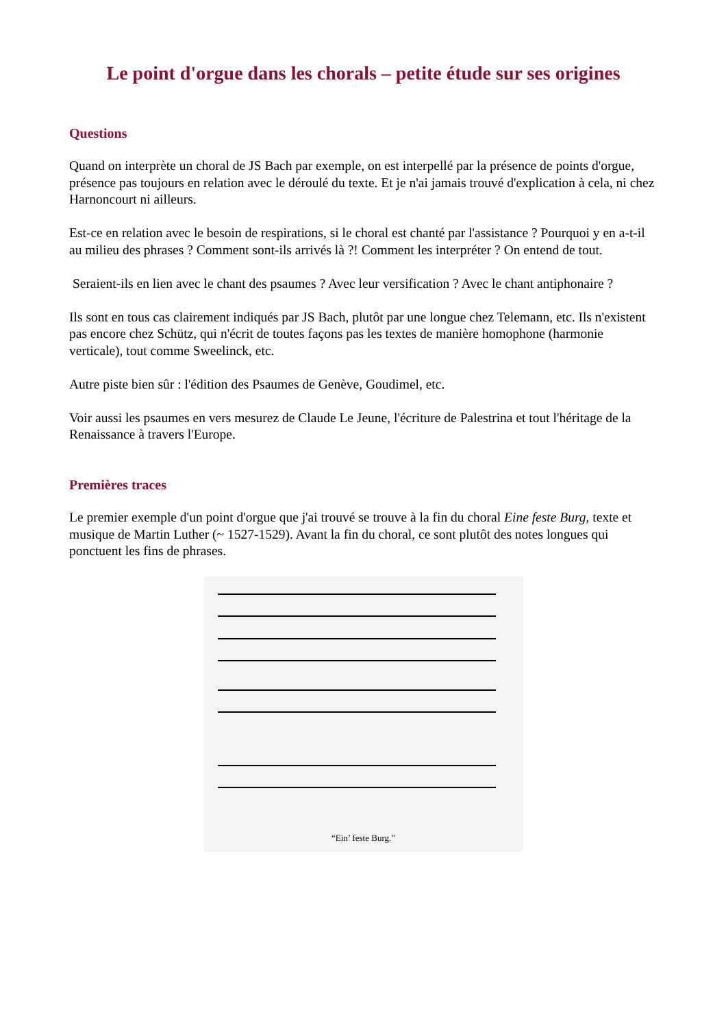Le point d'orgue dans les chorals – petite étude sur ses origines
Questions
Quand on interprète un choral de JS Bach par exemple, on est interpellé par la présence de points d'orgue, présence pas toujours en relation avec le déroulé du texte. Et je n'ai jamais trouvé d'explication à cela, ni chez Harnoncourt ni ailleurs.
Est-ce en relation avec le besoin de respirations, si le choral est chanté par l'assistance ? Pourquoi y en a-t-il au milieu des phrases ? Comment sont-ils arrivés là ?! Comment les interpréter ? On entend de tout.
Seraient-ils en lien avec le chant des psaumes ? Avec leur versification ? Avec le chant antiphonaire ?
Ils sont en tous cas clairement indiqués par JS Bach, plutôt par une longue chez Telemann, etc. Ils n'existent pas encore chez Schütz, qui n'écrit de toutes façons pas les textes de manière homophone (harmonie verticale), tout comme Sweelinck, etc.
Autre piste bien sûr : l'édition des Psaumes de Genève, Goudimel, etc.
Voir aussi les psaumes en vers mesurez de Claude Le Jeune, l'écriture de Palestrina et tout l'héritage de la Renaissance à travers l'Europe.
Premières traces
Le premier exemple d'un point d'orgue que j'ai trouvé se trouve à la fin du choral Eine feste Burg, texte et musique de Martin Luther (~ 1527-1529). Avant la fin du choral, ce sont plutôt des notes longues qui ponctuent les fins de phrases.
“Ein’ feste Burg.”